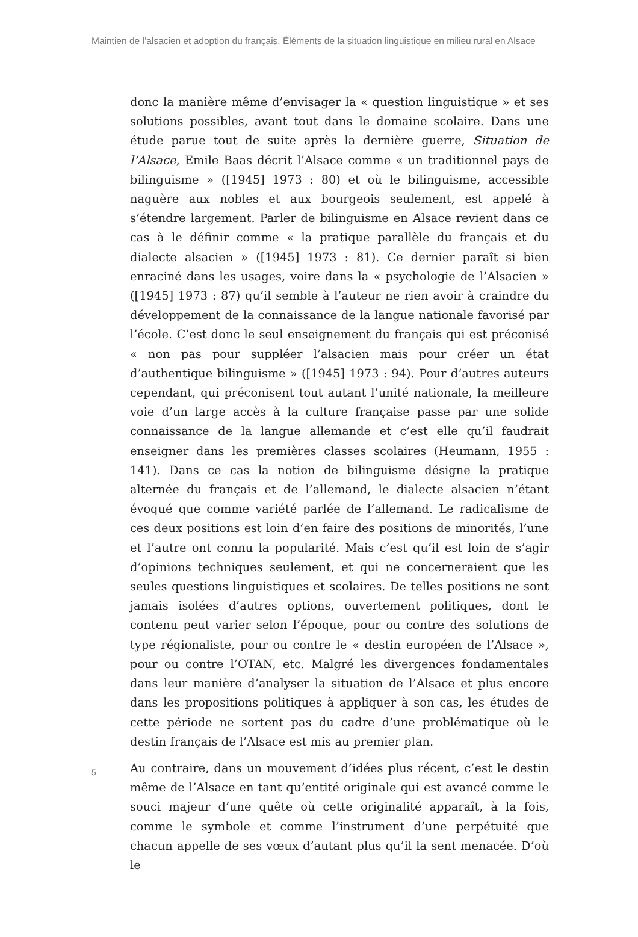Maintien de l’alsacien et adoption du français. Éléments de la situation linguistique en milieu rural en Alsace
donc la manière même d’envisager la « question linguistique » et ses solutions possibles, avant tout dans le domaine scolaire. Dans une étude parue tout de suite après la dernière guerre, Situation de l’Alsace, Emile Baas décrit l’Alsace comme « un traditionnel pays de bilinguisme » ([1945] 1973 : 80) et où le bilinguisme, accessible naguère aux nobles et aux bourgeois seulement, est appelé à s’étendre largement. Parler de bilinguisme en Alsace revient dans ce cas à le définir comme « la pratique parallèle du français et du dialecte alsacien » ([1945] 1973 : 81). Ce dernier paraît si bien enraciné dans les usages, voire dans la « psychologie de l’Alsacien » ([1945] 1973 : 87) qu’il semble à l’auteur ne rien avoir à craindre du développement de la connaissance de la langue nationale favorisé par l’école. C’est donc le seul enseignement du français qui est préconisé « non pas pour suppléer l’alsacien mais pour créer un état d’authentique bilinguisme » ([1945] 1973 : 94). Pour d’autres auteurs cependant, qui préconisent tout autant l’unité nationale, la meilleure voie d’un large accès à la culture française passe par une solide connaissance de la langue allemande et c’est elle qu’il faudrait enseigner dans les premières classes scolaires (Heumann, 1955 : 141). Dans ce cas la notion de bilinguisme désigne la pratique alternée du français et de l’allemand, le dialecte alsacien n’étant évoqué que comme variété parlée de l’allemand. Le radicalisme de ces deux positions est loin d’en faire des positions de minorités, l’une et l’autre ont connu la popularité. Mais c’est qu’il est loin de s’agir d’opinions techniques seulement, et qui ne concerneraient que les seules questions linguistiques et scolaires. De telles positions ne sont jamais isolées d’autres options, ouvertement politiques, dont le contenu peut varier selon l’époque, pour ou contre des solutions de type régionaliste, pour ou contre le « destin européen de l’Alsace », pour ou contre l’OTAN, etc. Malgré les divergences fondamentales dans leur manière d’analyser la situation de l’Alsace et plus encore dans les propositions politiques à appliquer à son cas, les études de cette période ne sortent pas du cadre d’une problématique où le destin français de l’Alsace est mis au premier plan.
5
Au contraire, dans un mouvement d’idées plus récent, c’est le destin même de l’Alsace en tant qu’entité originale qui est avancé comme le souci majeur d’une quête où cette originalité apparaît, à la fois, comme le symbole et comme l’instrument d’une perpétuité que chacun appelle de ses vœux d’autant plus qu’il la sent menacée. D’où le